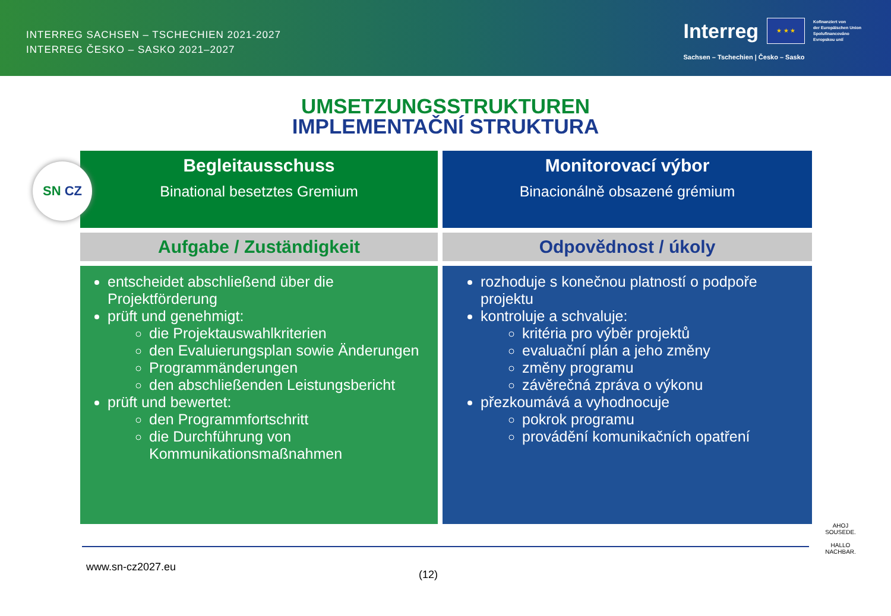INTERREG SACHSEN – TSCHECHIEN 2021-2027
INTERREG ČESKO – SASKO 2021–2027
Interreg
★ ★ ★
Kofinanziert von
der Europäischen Union
Spolufinancováno
Evropskou unií
Sachsen – Tschechien | Česko – Sasko
UMSETZUNGSSTRUKTUREN
IMPLEMENTAČNÍ STRUKTURA
SN CZ
Begleitausschuss
Binational besetztes Gremium
Monitorovací výbor
Binacionálně obsazené grémium
Aufgabe / Zuständigkeit
Odpovědnost / úkoly
entscheidet abschließend über die Projektförderung
prüft und genehmigt:
die Projektauswahlkriterien
den Evaluierungsplan sowie Änderungen
Programmänderungen
den abschließenden Leistungsbericht
prüft und bewertet:
den Programmfortschritt
die Durchführung von Kommunikationsmaßnahmen
rozhoduje s konečnou platností o podpoře projektu
kontroluje a schvaluje:
kritéria pro výběr projektů
evaluační plán a jeho změny
změny programu
závěrečná zpráva o výkonu
přezkoumává a vyhodnocuje
pokrok programu
provádění komunikačních opatření
www.sn-cz2027.eu
(12)
AHOJ SOUSEDE.
HALLO NACHBAR.